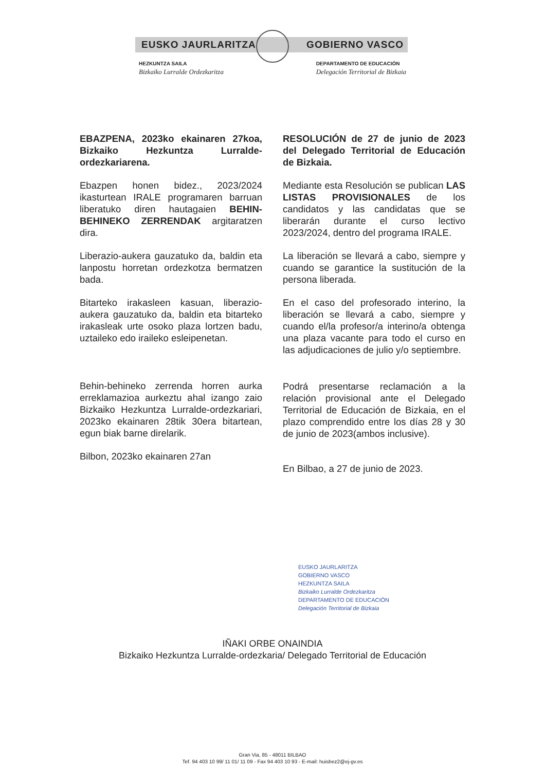EUSKO JAURLARITZA GOBIERNO VASCO
HEZKUNTZA SAILA
Bizkaiko Lurralde Ordezkaritza
DEPARTAMENTO DE EDUCACIÓN
Delegación Territorial de Bizkaia
EBAZPENA, 2023ko ekainaren 27koa, Bizkaiko Hezkuntza Lurralde-ordezkariarena.
Ebazpen honen bidez., 2023/2024 ikasturtean IRALE programaren barruan liberatuko diren hautagaien BEHIN-BEHINEKO ZERRENDAK argitaratzen dira.
Liberazio-aukera gauzatuko da, baldin eta lanpostu horretan ordezkotza bermatzen bada.
Bitarteko irakasleen kasuan, liberazio-aukera gauzatuko da, baldin eta bitarteko irakasleak urte osoko plaza lortzen badu, uztaileko edo iraileko esleipenetan.
Behin-behineko zerrenda horren aurka erreklamazioa aurkeztu ahal izango zaio Bizkaiko Hezkuntza Lurralde-ordezkariari, 2023ko ekainaren 28tik 30era bitartean, egun biak barne direlarik.
Bilbon, 2023ko ekainaren 27an
RESOLUCIÓN de 27 de junio de 2023 del Delegado Territorial de Educación de Bizkaia.
Mediante esta Resolución se publican LAS LISTAS PROVISIONALES de los candidatos y las candidatas que se liberarán durante el curso lectivo 2023/2024, dentro del programa IRALE.
La liberación se llevará a cabo, siempre y cuando se garantice la sustitución de la persona liberada.
En el caso del profesorado interino, la liberación se llevará a cabo, siempre y cuando el/la profesor/a interino/a obtenga una plaza vacante para todo el curso en las adjudicaciones de julio y/o septiembre.
Podrá presentarse reclamación a la relación provisional ante el Delegado Territorial de Educación de Bizkaia, en el plazo comprendido entre los días 28 y 30 de junio de 2023(ambos inclusive).
En Bilbao, a 27 de junio de 2023.
EUSKO JAURLARITZA
GOBIERNO VASCO
HEZKUNTZA SAILA
Bizkaiko Lurralde Ordezkaritza
DEPARTAMENTO DE EDUCACIÓN
Delegación Territorial de Bizkaia
IÑAKI ORBE ONAINDIA
Bizkaiko Hezkuntza Lurralde-ordezkaria/ Delegado Territorial de Educación
Gran Via, 85 - 48011 BILBAO
Tef. 94 403 10 99/ 11 01/ 11 09 - Fax 94 403 10 93 - E-mail: huisbez2@ej-gv.es